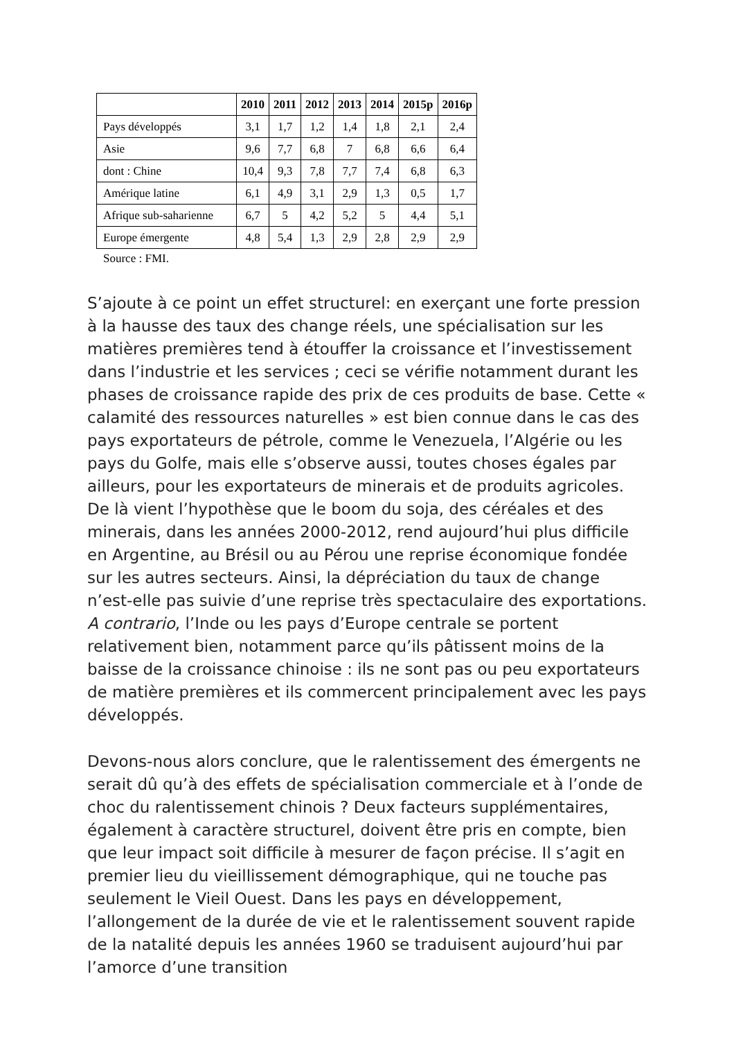| | 2010 | 2011 | 2012 | 2013 | 2014 | 2015p | 2016p |
| --- | --- | --- | --- | --- | --- | --- | --- |
| Pays développés | 3,1 | 1,7 | 1,2 | 1,4 | 1,8 | 2,1 | 2,4 |
| Asie | 9,6 | 7,7 | 6,8 | 7 | 6,8 | 6,6 | 6,4 |
| dont : Chine | 10,4 | 9,3 | 7,8 | 7,7 | 7,4 | 6,8 | 6,3 |
| Amérique latine | 6,1 | 4,9 | 3,1 | 2,9 | 1,3 | 0,5 | 1,7 |
| Afrique sub-saharienne | 6,7 | 5 | 4,2 | 5,2 | 5 | 4,4 | 5,1 |
| Europe émergente | 4,8 | 5,4 | 1,3 | 2,9 | 2,8 | 2,9 | 2,9 |
Source : FMI.
S’ajoute à ce point un effet structurel: en exerçant une forte pression à la hausse des taux des change réels, une spécialisation sur les matières premières tend à étouffer la croissance et l’investissement dans l’industrie et les services ; ceci se vérifie notamment durant les phases de croissance rapide des prix de ces produits de base. Cette « calamité des ressources naturelles » est bien connue dans le cas des pays exportateurs de pétrole, comme le Venezuela, l’Algérie ou les pays du Golfe, mais elle s’observe aussi, toutes choses égales par ailleurs, pour les exportateurs de minerais et de produits agricoles. De là vient l’hypothèse que le boom du soja, des céréales et des minerais, dans les années 2000-2012, rend aujourd’hui plus difficile en Argentine, au Brésil ou au Pérou une reprise économique fondée sur les autres secteurs. Ainsi, la dépréciation du taux de change n’est-elle pas suivie d’une reprise très spectaculaire des exportations. A contrario, l’Inde ou les pays d’Europe centrale se portent relativement bien, notamment parce qu’ils pâtissent moins de la baisse de la croissance chinoise : ils ne sont pas ou peu exportateurs de matière premières et ils commercent principalement avec les pays développés.
Devons-nous alors conclure, que le ralentissement des émergents ne serait dû qu’à des effets de spécialisation commerciale et à l’onde de choc du ralentissement chinois ? Deux facteurs supplémentaires, également à caractère structurel, doivent être pris en compte, bien que leur impact soit difficile à mesurer de façon précise. Il s’agit en premier lieu du vieillissement démographique, qui ne touche pas seulement le Vieil Ouest. Dans les pays en développement, l’allongement de la durée de vie et le ralentissement souvent rapide de la natalité depuis les années 1960 se traduisent aujourd’hui par l’amorce d’une transition